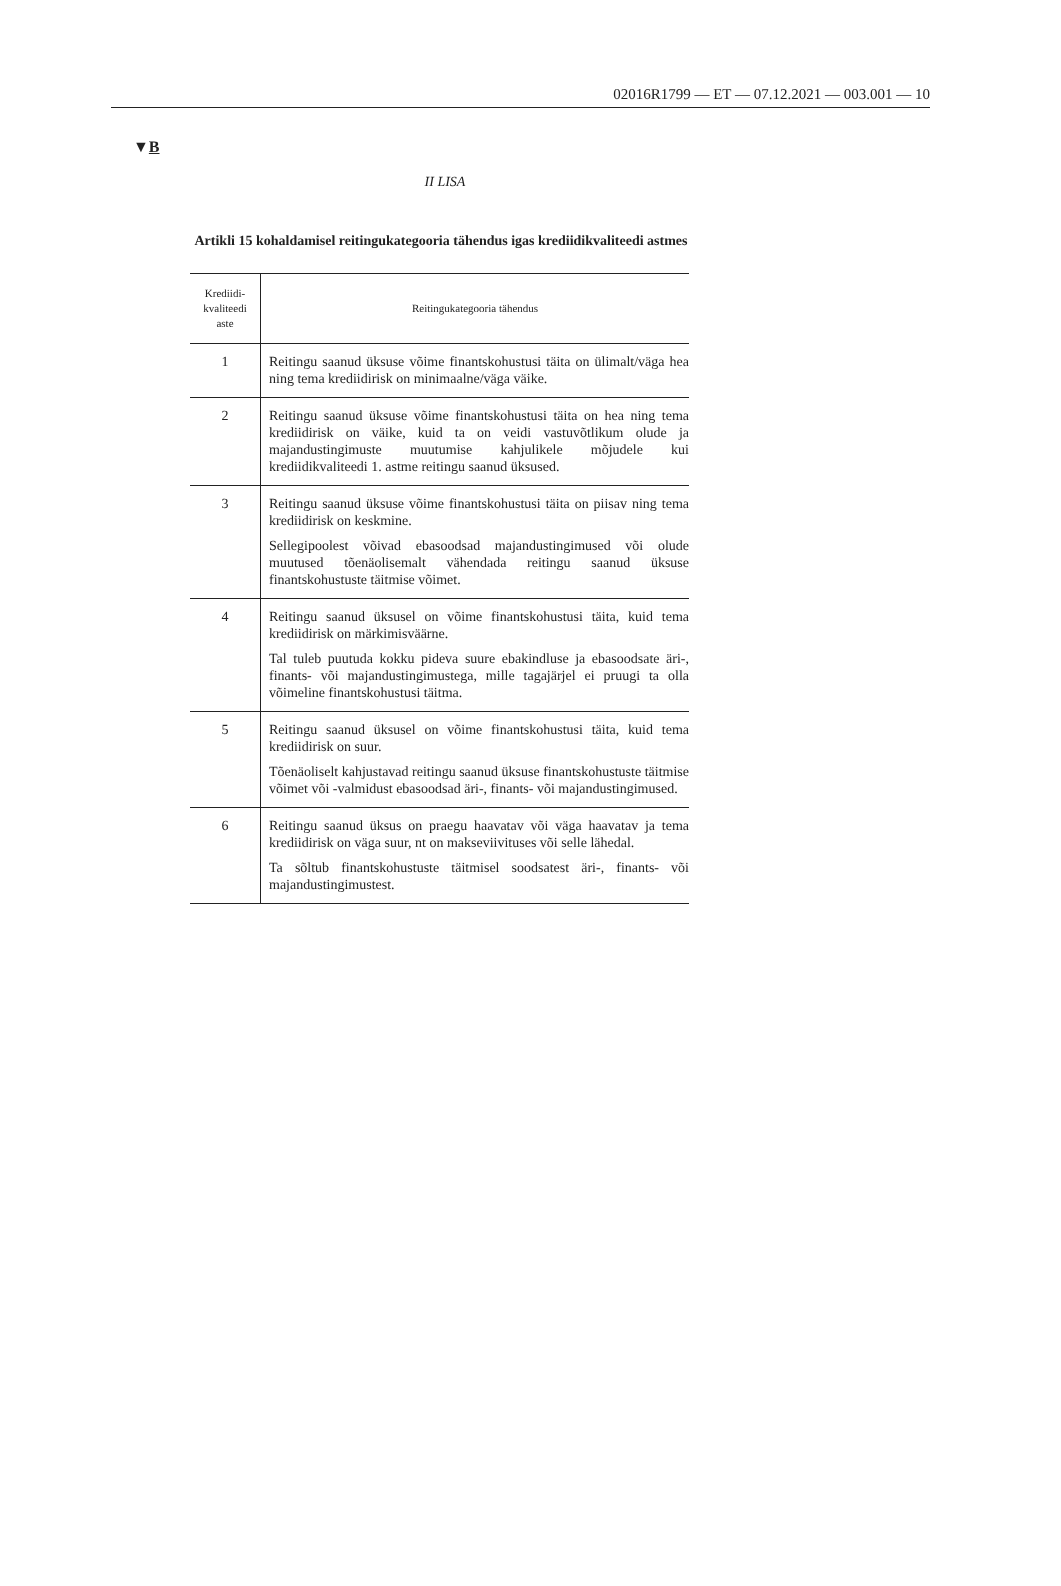02016R1799 — ET — 07.12.2021 — 003.001 — 10
▼B
II LISA
Artikli 15 kohaldamisel reitingukategooria tähendus igas krediidikvaliteedi astmes
| Krediidi- kvaliteedi aste | Reitingukategooria tähendus |
| --- | --- |
| 1 | Reitingu saanud üksuse võime finantskohustusi täita on ülimalt/väga hea ning tema krediidirisk on minimaalne/väga väike. |
| 2 | Reitingu saanud üksuse võime finantskohustusi täita on hea ning tema krediidirisk on väike, kuid ta on veidi vastuvõtlikum olude ja majandustingimuste muutumise kahjulikele mõjudele kui krediidikvaliteedi 1. astme reitingu saanud üksused. |
| 3 | Reitingu saanud üksuse võime finantskohustusi täita on piisav ning tema krediidirisk on keskmine. Sellegipoolest võivad ebasoodsad majandustingimused või olude muutused tõenäolisemalt vähendada reitingu saanud üksuse finantskohustuste täitmise võimet. |
| 4 | Reitingu saanud üksusel on võime finantskohustusi täita, kuid tema krediidirisk on märkimisväärne. Tal tuleb puutuda kokku pideva suure ebakindluse ja ebasoodsate äri-, finants- või majandustingimustega, mille tagajärjel ei pruugi ta olla võimeline finantskohustusi täitma. |
| 5 | Reitingu saanud üksusel on võime finantskohustusi täita, kuid tema krediidirisk on suur. Tõenäoliselt kahjustavad reitingu saanud üksuse finantskohustuste täitmise võimet või -valmidust ebasoodsad äri-, finants- või majandustingimused. |
| 6 | Reitingu saanud üksus on praegu haavatav või väga haavatav ja tema krediidirisk on väga suur, nt on makseviivituses või selle lähedal. Ta sõltub finantskohustuste täitmisel soodsatest äri-, finants- või majandustingimustest. |